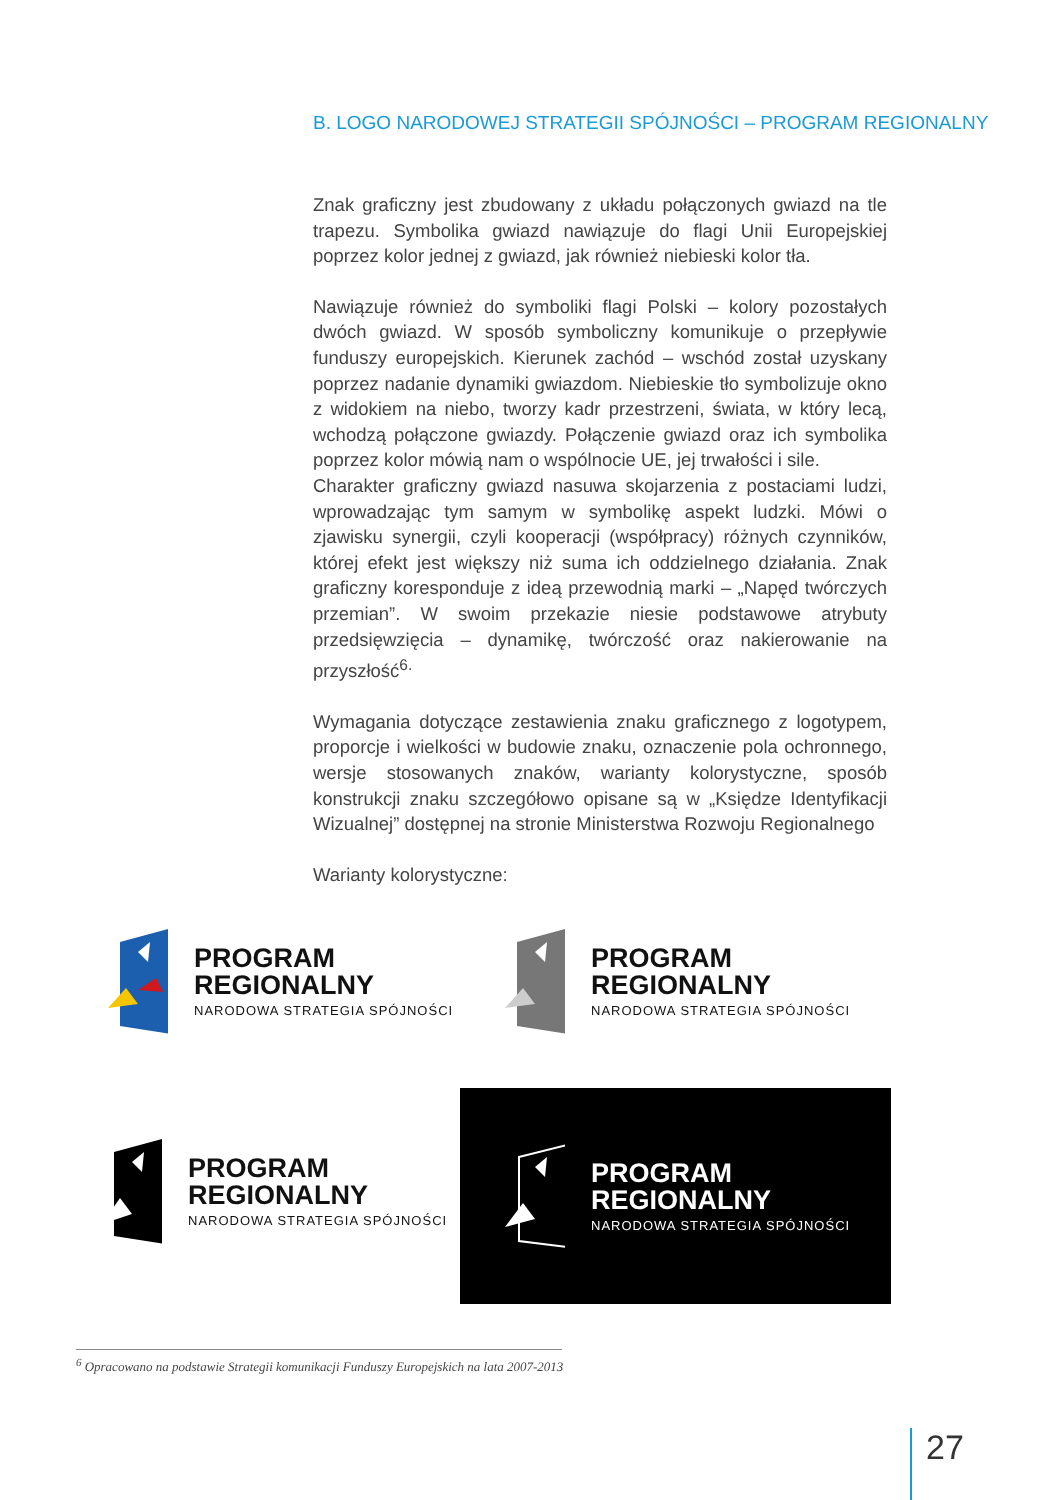B. LOGO NARODOWEJ STRATEGII SPÓJNOŚCI – PROGRAM REGIONALNY
Znak graficzny jest zbudowany z układu połączonych gwiazd na tle trapezu. Symbolika gwiazd nawiązuje do flagi Unii Europejskiej poprzez kolor jednej z gwiazd, jak również niebieski kolor tła.
Nawiązuje również do symboliki flagi Polski – kolory pozostałych dwóch gwiazd. W sposób symboliczny komunikuje o przepływie funduszy europejskich. Kierunek zachód – wschód został uzyskany poprzez nadanie dynamiki gwiazdom. Niebieskie tło symbolizuje okno z widokiem na niebo, tworzy kadr przestrzeni, świata, w który lecą, wchodzą połączone gwiazdy. Połączenie gwiazd oraz ich symbolika poprzez kolor mówią nam o wspólnocie UE, jej trwałości i sile.
Charakter graficzny gwiazd nasuwa skojarzenia z postaciami ludzi, wprowadzając tym samym w symbolikę aspekt ludzki. Mówi o zjawisku synergii, czyli kooperacji (współpracy) różnych czynników, której efekt jest większy niż suma ich oddzielnego działania. Znak graficzny koresponduje z ideą przewodnią marki – „Napęd twórczych przemian”. W swoim przekazie niesie podstawowe atrybuty przedsięwzięcia – dynamikę, twórczość oraz nakierowanie na przyszłość<sup>6.</sup>
Wymagania dotyczące zestawienia znaku graficznego z logotypem, proporcje i wielkości w budowie znaku, oznaczenie pola ochronnego, wersje stosowanych znaków, warianty kolorystyczne, sposób konstrukcji znaku szczegółowo opisane są w „Księdze Identyfikacji Wizualnej” dostępnej na stronie Ministerstwa Rozwoju Regionalnego
Warianty kolorystyczne:
PROGRAM
REGIONALNY
NARODOWA STRATEGIA SPÓJNOŚCI
PROGRAM
REGIONALNY
NARODOWA STRATEGIA SPÓJNOŚCI
PROGRAM
REGIONALNY
NARODOWA STRATEGIA SPÓJNOŚCI
PROGRAM
REGIONALNY
NARODOWA STRATEGIA SPÓJNOŚCI
<sup>6</sup> Opracowano na podstawie Strategii komunikacji Funduszy Europejskich na lata 2007-2013
27